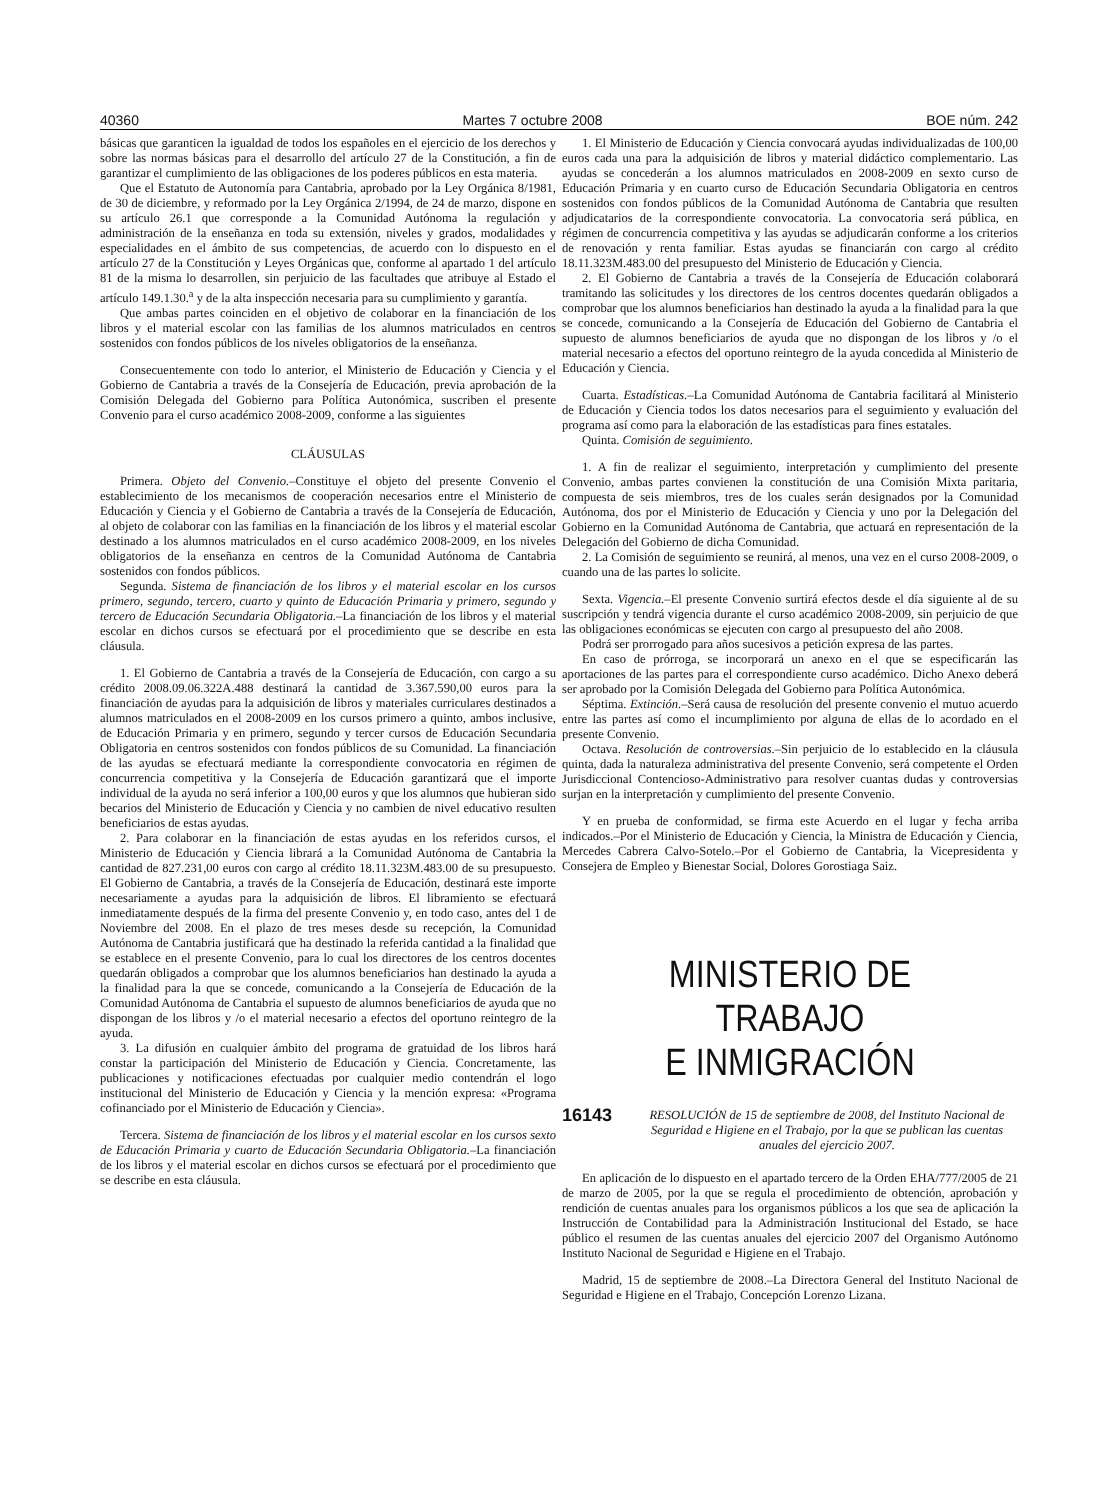40360 Martes 7 octubre 2008 BOE núm. 242
básicas que garanticen la igualdad de todos los españoles en el ejercicio de los derechos y sobre las normas básicas para el desarrollo del artículo 27 de la Constitución, a fin de garantizar el cumplimiento de las obligaciones de los poderes públicos en esta materia.
Que el Estatuto de Autonomía para Cantabria, aprobado por la Ley Orgánica 8/1981, de 30 de diciembre, y reformado por la Ley Orgánica 2/1994, de 24 de marzo, dispone en su artículo 26.1 que corresponde a la Comunidad Autónoma la regulación y administración de la enseñanza en toda su extensión, niveles y grados, modalidades y especialidades en el ámbito de sus competencias, de acuerdo con lo dispuesto en el artículo 27 de la Constitución y Leyes Orgánicas que, conforme al apartado 1 del artículo 81 de la misma lo desarrollen, sin perjuicio de las facultades que atribuye al Estado el artículo 149.1.30.<sup>a</sup> y de la alta inspección necesaria para su cumplimiento y garantía.
Que ambas partes coinciden en el objetivo de colaborar en la financiación de los libros y el material escolar con las familias de los alumnos matriculados en centros sostenidos con fondos públicos de los niveles obligatorios de la enseñanza.
Consecuentemente con todo lo anterior, el Ministerio de Educación y Ciencia y el Gobierno de Cantabria a través de la Consejería de Educación, previa aprobación de la Comisión Delegada del Gobierno para Política Autonómica, suscriben el presente Convenio para el curso académico 2008-2009, conforme a las siguientes
CLÁUSULAS
Primera. Objeto del Convenio.–Constituye el objeto del presente Convenio el establecimiento de los mecanismos de cooperación necesarios entre el Ministerio de Educación y Ciencia y el Gobierno de Cantabria a través de la Consejería de Educación, al objeto de colaborar con las familias en la financiación de los libros y el material escolar destinado a los alumnos matriculados en el curso académico 2008-2009, en los niveles obligatorios de la enseñanza en centros de la Comunidad Autónoma de Cantabria sostenidos con fondos públicos.
Segunda. Sistema de financiación de los libros y el material escolar en los cursos primero, segundo, tercero, cuarto y quinto de Educación Primaria y primero, segundo y tercero de Educación Secundaria Obligatoria.–La financiación de los libros y el material escolar en dichos cursos se efectuará por el procedimiento que se describe en esta cláusula.
1. El Gobierno de Cantabria a través de la Consejería de Educación, con cargo a su crédito 2008.09.06.322A.488 destinará la cantidad de 3.367.590,00 euros para la financiación de ayudas para la adquisición de libros y materiales curriculares destinados a alumnos matriculados en el 2008-2009 en los cursos primero a quinto, ambos inclusive, de Educación Primaria y en primero, segundo y tercer cursos de Educación Secundaria Obligatoria en centros sostenidos con fondos públicos de su Comunidad. La financiación de las ayudas se efectuará mediante la correspondiente convocatoria en régimen de concurrencia competitiva y la Consejería de Educación garantizará que el importe individual de la ayuda no será inferior a 100,00 euros y que los alumnos que hubieran sido becarios del Ministerio de Educación y Ciencia y no cambien de nivel educativo resulten beneficiarios de estas ayudas.
2. Para colaborar en la financiación de estas ayudas en los referidos cursos, el Ministerio de Educación y Ciencia librará a la Comunidad Autónoma de Cantabria la cantidad de 827.231,00 euros con cargo al crédito 18.11.323M.483.00 de su presupuesto. El Gobierno de Cantabria, a través de la Consejería de Educación, destinará este importe necesariamente a ayudas para la adquisición de libros. El libramiento se efectuará inmediatamente después de la firma del presente Convenio y, en todo caso, antes del 1 de Noviembre del 2008. En el plazo de tres meses desde su recepción, la Comunidad Autónoma de Cantabria justificará que ha destinado la referida cantidad a la finalidad que se establece en el presente Convenio, para lo cual los directores de los centros docentes quedarán obligados a comprobar que los alumnos beneficiarios han destinado la ayuda a la finalidad para la que se concede, comunicando a la Consejería de Educación de la Comunidad Autónoma de Cantabria el supuesto de alumnos beneficiarios de ayuda que no dispongan de los libros y /o el material necesario a efectos del oportuno reintegro de la ayuda.
3. La difusión en cualquier ámbito del programa de gratuidad de los libros hará constar la participación del Ministerio de Educación y Ciencia. Concretamente, las publicaciones y notificaciones efectuadas por cualquier medio contendrán el logo institucional del Ministerio de Educación y Ciencia y la mención expresa: «Programa cofinanciado por el Ministerio de Educación y Ciencia».
Tercera. Sistema de financiación de los libros y el material escolar en los cursos sexto de Educación Primaria y cuarto de Educación Secundaria Obligatoria.–La financiación de los libros y el material escolar en dichos cursos se efectuará por el procedimiento que se describe en esta cláusula.
1. El Ministerio de Educación y Ciencia convocará ayudas individualizadas de 100,00 euros cada una para la adquisición de libros y material didáctico complementario. Las ayudas se concederán a los alumnos matriculados en 2008-2009 en sexto curso de Educación Primaria y en cuarto curso de Educación Secundaria Obligatoria en centros sostenidos con fondos públicos de la Comunidad Autónoma de Cantabria que resulten adjudicatarios de la correspondiente convocatoria. La convocatoria será pública, en régimen de concurrencia competitiva y las ayudas se adjudicarán conforme a los criterios de renovación y renta familiar. Estas ayudas se financiarán con cargo al crédito 18.11.323M.483.00 del presupuesto del Ministerio de Educación y Ciencia.
2. El Gobierno de Cantabria a través de la Consejería de Educación colaborará tramitando las solicitudes y los directores de los centros docentes quedarán obligados a comprobar que los alumnos beneficiarios han destinado la ayuda a la finalidad para la que se concede, comunicando a la Consejería de Educación del Gobierno de Cantabria el supuesto de alumnos beneficiarios de ayuda que no dispongan de los libros y /o el material necesario a efectos del oportuno reintegro de la ayuda concedida al Ministerio de Educación y Ciencia.
Cuarta. Estadísticas.–La Comunidad Autónoma de Cantabria facilitará al Ministerio de Educación y Ciencia todos los datos necesarios para el seguimiento y evaluación del programa así como para la elaboración de las estadísticas para fines estatales.
Quinta. Comisión de seguimiento.
1. A fin de realizar el seguimiento, interpretación y cumplimiento del presente Convenio, ambas partes convienen la constitución de una Comisión Mixta paritaria, compuesta de seis miembros, tres de los cuales serán designados por la Comunidad Autónoma, dos por el Ministerio de Educación y Ciencia y uno por la Delegación del Gobierno en la Comunidad Autónoma de Cantabria, que actuará en representación de la Delegación del Gobierno de dicha Comunidad.
2. La Comisión de seguimiento se reunirá, al menos, una vez en el curso 2008-2009, o cuando una de las partes lo solicite.
Sexta. Vigencia.–El presente Convenio surtirá efectos desde el día siguiente al de su suscripción y tendrá vigencia durante el curso académico 2008-2009, sin perjuicio de que las obligaciones económicas se ejecuten con cargo al presupuesto del año 2008.
Podrá ser prorrogado para años sucesivos a petición expresa de las partes.
En caso de prórroga, se incorporará un anexo en el que se especificarán las aportaciones de las partes para el correspondiente curso académico. Dicho Anexo deberá ser aprobado por la Comisión Delegada del Gobierno para Política Autonómica.
Séptima. Extinción.–Será causa de resolución del presente convenio el mutuo acuerdo entre las partes así como el incumplimiento por alguna de ellas de lo acordado en el presente Convenio.
Octava. Resolución de controversias.–Sin perjuicio de lo establecido en la cláusula quinta, dada la naturaleza administrativa del presente Convenio, será competente el Orden Jurisdiccional Contencioso-Administrativo para resolver cuantas dudas y controversias surjan en la interpretación y cumplimiento del presente Convenio.
Y en prueba de conformidad, se firma este Acuerdo en el lugar y fecha arriba indicados.–Por el Ministerio de Educación y Ciencia, la Ministra de Educación y Ciencia, Mercedes Cabrera Calvo-Sotelo.–Por el Gobierno de Cantabria, la Vicepresidenta y Consejera de Empleo y Bienestar Social, Dolores Gorostiaga Saiz.
MINISTERIO DE TRABAJO
E INMIGRACIÓN
16143 RESOLUCIÓN de 15 de septiembre de 2008, del Instituto Nacional de Seguridad e Higiene en el Trabajo, por la que se publican las cuentas anuales del ejercicio 2007.
En aplicación de lo dispuesto en el apartado tercero de la Orden EHA/777/2005 de 21 de marzo de 2005, por la que se regula el procedimiento de obtención, aprobación y rendición de cuentas anuales para los organismos públicos a los que sea de aplicación la Instrucción de Contabilidad para la Administración Institucional del Estado, se hace público el resumen de las cuentas anuales del ejercicio 2007 del Organismo Autónomo Instituto Nacional de Seguridad e Higiene en el Trabajo.
Madrid, 15 de septiembre de 2008.–La Directora General del Instituto Nacional de Seguridad e Higiene en el Trabajo, Concepción Lorenzo Lizana.